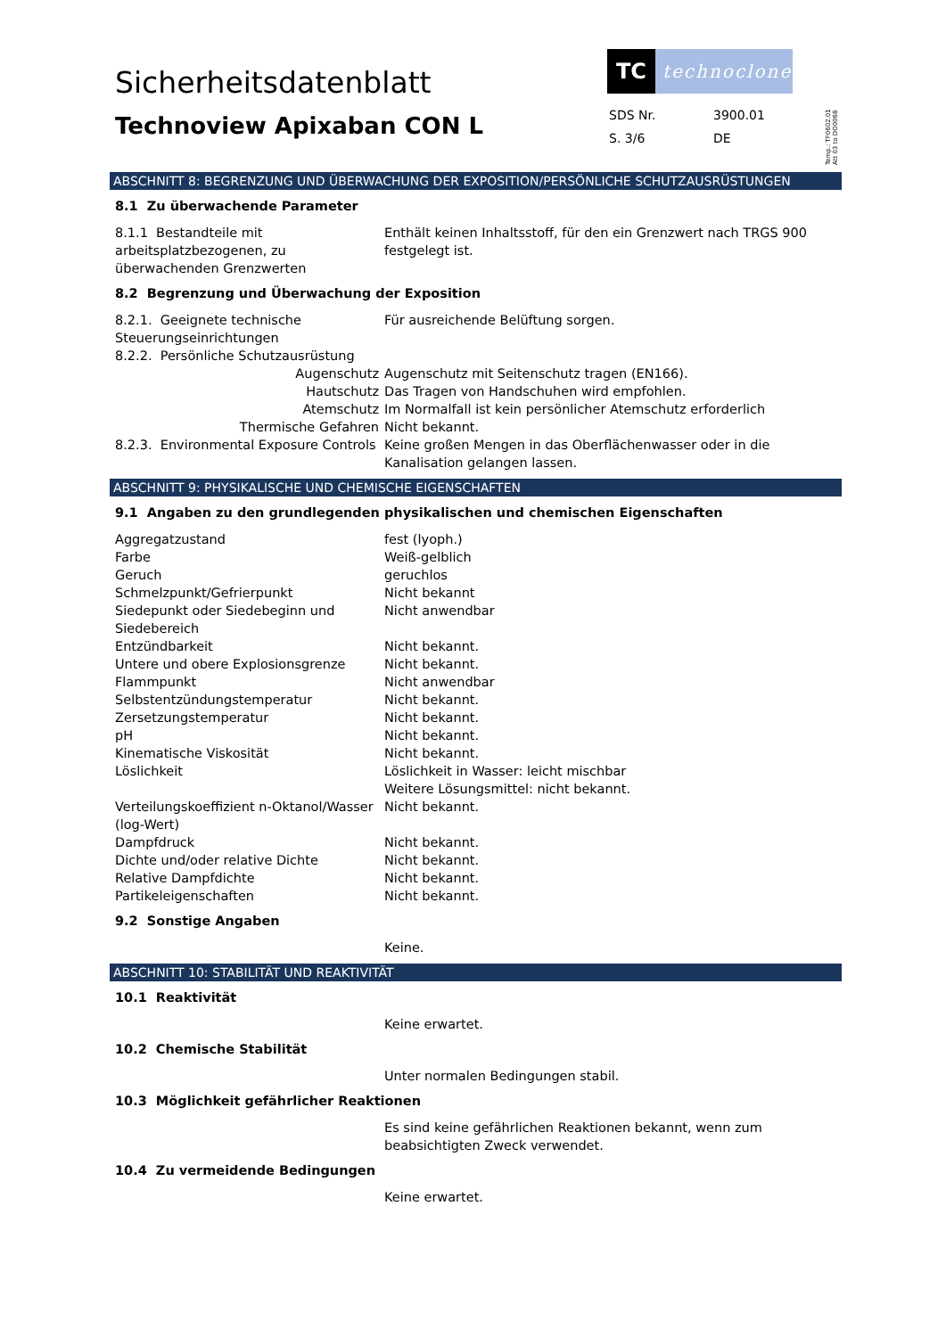Sicherheitsdatenblatt
Technoview Apixaban CON L
TC
technoclone
| SDS Nr. | 3900.01 |
| S. 3/6 | DE |
Temp.: TF0602.01
Att 03 to DO0068
ABSCHNITT 8: BEGRENZUNG UND ÜBERWACHUNG DER EXPOSITION/PERSÖNLICHE SCHUTZAUSRÜSTUNGEN
8.1 Zu überwachende Parameter
| 8.1.1 Bestandteile mit arbeitsplatzbezogenen, zu überwachenden Grenzwerten | Enthält keinen Inhaltsstoff, für den ein Grenzwert nach TRGS 900 festgelegt ist. |
8.2 Begrenzung und Überwachung der Exposition
| 8.2.1. Geeignete technische Steuerungseinrichtungen | Für ausreichende Belüftung sorgen. |
| 8.2.2. Persönliche Schutzausrüstung | |
| Augenschutz | Augenschutz mit Seitenschutz tragen (EN166). |
| Hautschutz | Das Tragen von Handschuhen wird empfohlen. |
| Atemschutz | Im Normalfall ist kein persönlicher Atemschutz erforderlich |
| Thermische Gefahren | Nicht bekannt. |
| 8.2.3. Environmental Exposure Controls | Keine großen Mengen in das Oberflächenwasser oder in die Kanalisation gelangen lassen. |
ABSCHNITT 9: PHYSIKALISCHE UND CHEMISCHE EIGENSCHAFTEN
9.1 Angaben zu den grundlegenden physikalischen und chemischen Eigenschaften
| Aggregatzustand | fest (lyoph.) |
| Farbe | Weiß-gelblich |
| Geruch | geruchlos |
| Schmelzpunkt/Gefrierpunkt | Nicht bekannt |
| Siedepunkt oder Siedebeginn und Siedebereich | Nicht anwendbar |
| Entzündbarkeit | Nicht bekannt. |
| Untere und obere Explosionsgrenze | Nicht bekannt. |
| Flammpunkt | Nicht anwendbar |
| Selbstentzündungstemperatur | Nicht bekannt. |
| Zersetzungstemperatur | Nicht bekannt. |
| pH | Nicht bekannt. |
| Kinematische Viskosität | Nicht bekannt. |
| Löslichkeit | Löslichkeit in Wasser: leicht mischbar Weitere Lösungsmittel: nicht bekannt. |
| Verteilungskoeffizient n-Oktanol/Wasser (log-Wert) | Nicht bekannt. |
| Dampfdruck | Nicht bekannt. |
| Dichte und/oder relative Dichte | Nicht bekannt. |
| Relative Dampfdichte | Nicht bekannt. |
| Partikeleigenschaften | Nicht bekannt. |
9.2 Sonstige Angaben
| | Keine. |
ABSCHNITT 10: STABILITÄT UND REAKTIVITÄT
10.1 Reaktivität
| | Keine erwartet. |
10.2 Chemische Stabilität
| | Unter normalen Bedingungen stabil. |
10.3 Möglichkeit gefährlicher Reaktionen
| | Es sind keine gefährlichen Reaktionen bekannt, wenn zum beabsichtigten Zweck verwendet. |
10.4 Zu vermeidende Bedingungen
| | Keine erwartet. |